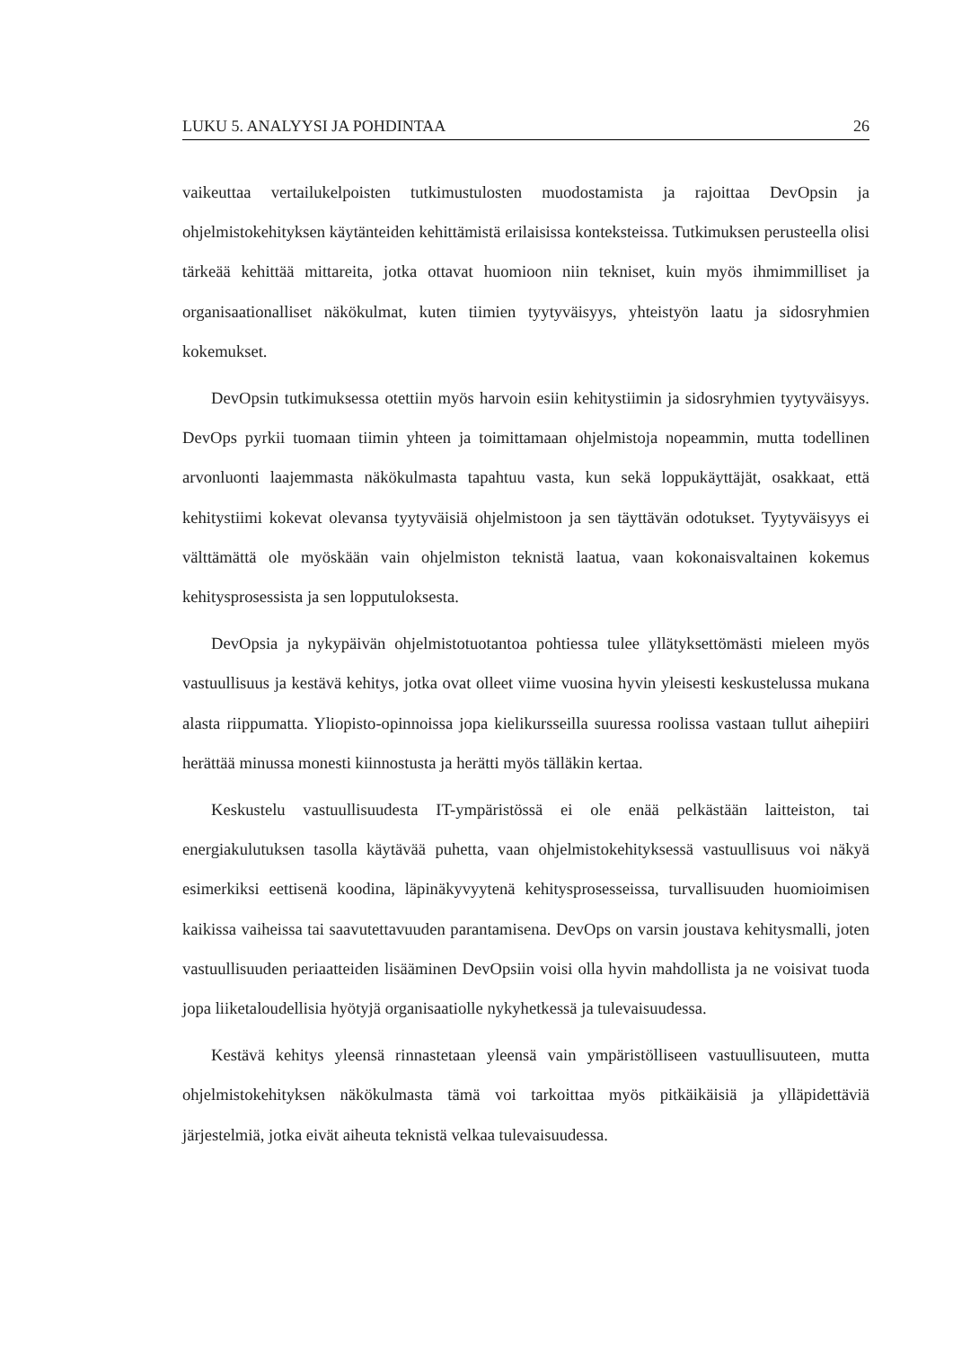LUKU 5. ANALYYSI JA POHDINTAA 26
vaikeuttaa vertailukelpoisten tutkimustulosten muodostamista ja rajoittaa DevOpsin ja ohjelmistokehityksen käytänteiden kehittämistä erilaisissa konteksteissa. Tutkimuksen perusteella olisi tärkeää kehittää mittareita, jotka ottavat huomioon niin tekniset, kuin myös ihmimmilliset ja organisaationalliset näkökulmat, kuten tiimien tyytyväisyys, yhteistyön laatu ja sidosryhmien kokemukset.
DevOpsin tutkimuksessa otettiin myös harvoin esiin kehitystiimin ja sidosryhmien tyytyväisyys. DevOps pyrkii tuomaan tiimin yhteen ja toimittamaan ohjelmistoja nopeammin, mutta todellinen arvonluonti laajemmasta näkökulmasta tapahtuu vasta, kun sekä loppukäyttäjät, osakkaat, että kehitystiimi kokevat olevansa tyytyväisiä ohjelmistoon ja sen täyttävän odotukset. Tyytyväisyys ei välttämättä ole myöskään vain ohjelmiston teknistä laatua, vaan kokonaisvaltainen kokemus kehitysprosessista ja sen lopputuloksesta.
DevOpsia ja nykypäivän ohjelmistotuotantoa pohtiessa tulee yllätyksettömästi mieleen myös vastuullisuus ja kestävä kehitys, jotka ovat olleet viime vuosina hyvin yleisesti keskustelussa mukana alasta riippumatta. Yliopisto-opinnoissa jopa kielikursseilla suuressa roolissa vastaan tullut aihepiiri herättää minussa monesti kiinnostusta ja herätti myös tälläkin kertaa.
Keskustelu vastuullisuudesta IT-ympäristössä ei ole enää pelkästään laitteiston, tai energiakulutuksen tasolla käytävää puhetta, vaan ohjelmistokehityksessä vastuullisuus voi näkyä esimerkiksi eettisenä koodina, läpinäkyvyytenä kehitysprosesseissa, turvallisuuden huomioimisen kaikissa vaiheissa tai saavutettavuuden parantamisena. DevOps on varsin joustava kehitysmalli, joten vastuullisuuden periaatteiden lisääminen DevOpsiin voisi olla hyvin mahdollista ja ne voisivat tuoda jopa liiketaloudellisia hyötyjä organisaatiolle nykyhetkessä ja tulevaisuudessa.
Kestävä kehitys yleensä rinnastetaan yleensä vain ympäristölliseen vastuullisuuteen, mutta ohjelmistokehityksen näkökulmasta tämä voi tarkoittaa myös pitkäikäisiä ja ylläpidettäviä järjestelmiä, jotka eivät aiheuta teknistä velkaa tulevaisuudessa.